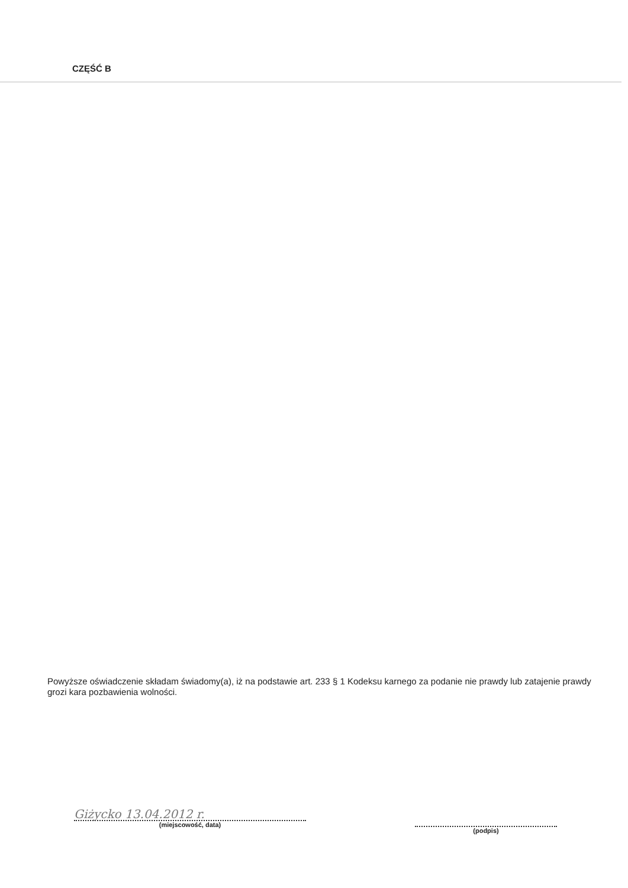CZĘŚĆ B
Powyższe oświadczenie składam świadomy(a), iż na podstawie art. 233 § 1 Kodeksu karnego za podanie nie prawdy lub zatajenie prawdy grozi kara pozbawienia wolności.
Giżycko 13.04.2012 r.
(miejscowość, data)
(podpis)